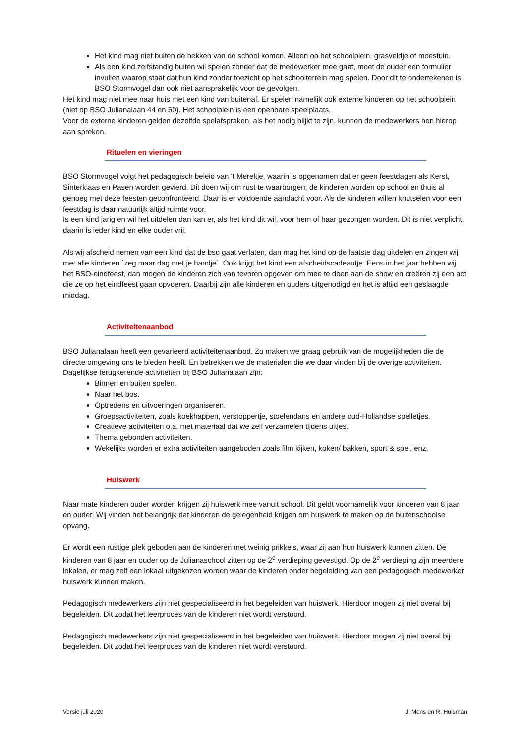Het kind mag niet buiten de hekken van de school komen. Alleen op het schoolplein, grasveldje of moestuin.
Als een kind zelfstandig buiten wil spelen zonder dat de medewerker mee gaat, moet de ouder een formulier invullen waarop staat dat hun kind zonder toezicht op het schoolterrein mag spelen. Door dit te ondertekenen is BSO Stormvogel dan ook niet aansprakelijk voor de gevolgen.
Het kind mag niet mee naar huis met een kind van buitenaf. Er spelen namelijk ook externe kinderen op het schoolplein (niet op BSO Julianalaan 44 en 50). Het schoolplein is een openbare speelplaats.
Voor de externe kinderen gelden dezelfde spelafspraken, als het nodig blijkt te zijn, kunnen de medewerkers hen hierop aan spreken.
Rituelen en vieringen
BSO Stormvogel volgt het pedagogisch beleid van ‘t Mereltje, waarin is opgenomen dat er geen feestdagen als Kerst, Sinterklaas en Pasen worden gevierd. Dit doen wij om rust te waarborgen; de kinderen worden op school en thuis al genoeg met deze feesten geconfronteerd. Daar is er voldoende aandacht voor. Als de kinderen willen knutselen voor een feestdag is daar natuurlijk altijd ruimte voor.
Is een kind jarig en wil het uitdelen dan kan er, als het kind dit wil, voor hem of haar gezongen worden. Dit is niet verplicht, daarin is ieder kind en elke ouder vrij.
Als wij afscheid nemen van een kind dat de bso gaat verlaten, dan mag het kind op de laatste dag uitdelen en zingen wij met alle kinderen `zeg maar dag met je handje`. Ook krijgt het kind een afscheidscadeautje. Eens in het jaar hebben wij het BSO-eindfeest, dan mogen de kinderen zich van tevoren opgeven om mee te doen aan de show en creëren zij een act die ze op het eindfeest gaan opvoeren. Daarbij zijn alle kinderen en ouders uitgenodigd en het is altijd een geslaagde middag.
Activiteitenaanbod
BSO Julianalaan heeft een gevarieerd activiteitenaanbod. Zo maken we graag gebruik van de mogelijkheden die de directe omgeving ons te bieden heeft. En betrekken we de materialen die we daar vinden bij de overige activiteiten. Dagelijkse terugkerende activiteiten bij BSO Julianalaan zijn:
Binnen en buiten spelen.
Naar het bos.
Optredens en uitvoeringen organiseren.
Groepsactiviteiten, zoals koekhappen, verstoppertje, stoelendans en andere oud-Hollandse spelletjes.
Creatieve activiteiten o.a. met materiaal dat we zelf verzamelen tijdens uitjes.
Thema gebonden activiteiten.
Wekelijks worden er extra activiteiten aangeboden zoals film kijken, koken/ bakken, sport & spel, enz.
Huiswerk
Naar mate kinderen ouder worden krijgen zij huiswerk mee vanuit school. Dit geldt voornamelijk voor kinderen van 8 jaar en ouder. Wij vinden het belangrijk dat kinderen de gelegenheid krijgen om huiswerk te maken op de buitenschoolse opvang.
Er wordt een rustige plek geboden aan de kinderen met weinig prikkels, waar zij aan hun huiswerk kunnen zitten. De kinderen van 8 jaar en ouder op de Julianaschool zitten op de 2<sup>e</sup> verdieping gevestigd. Op de 2<sup>e</sup> verdieping zijn meerdere lokalen, er mag zelf een lokaal uitgekozen worden waar de kinderen onder begeleiding van een pedagogisch medewerker huiswerk kunnen maken.
Pedagogisch medewerkers zijn niet gespecialiseerd in het begeleiden van huiswerk. Hierdoor mogen zij niet overal bij begeleiden. Dit zodat het leerproces van de kinderen niet wordt verstoord.
Pedagogisch medewerkers zijn niet gespecialiseerd in het begeleiden van huiswerk. Hierdoor mogen zij niet overal bij begeleiden. Dit zodat het leerproces van de kinderen niet wordt verstoord.
Versie juli 2020 J. Mens en R. Huisman